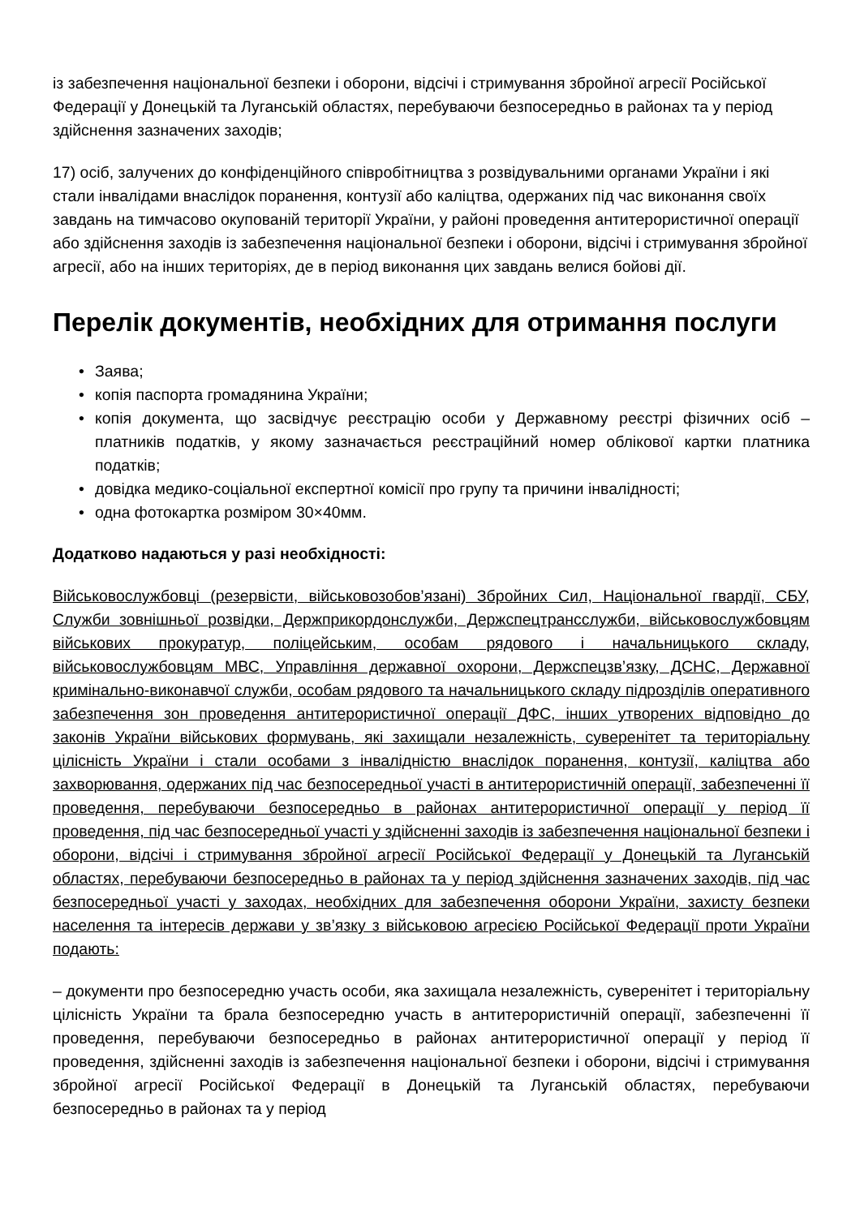із забезпечення національної безпеки і оборони, відсічі і стримування збройної агресії Російської Федерації у Донецькій та Луганській областях, перебуваючи безпосередньо в районах та у період здійснення зазначених заходів;
17) осіб, залучених до конфіденційного співробітництва з розвідувальними органами України і які стали інвалідами внаслідок поранення, контузії або каліцтва, одержаних під час виконання своїх завдань на тимчасово окупованій території України, у районі проведення антитерористичної операції або здійснення заходів із забезпечення національної безпеки і оборони, відсічі і стримування збройної агресії, або на інших територіях, де в період виконання цих завдань велися бойові дії.
Перелік документів, необхідних для отримання послуги
• Заява;
• копія паспорта громадянина України;
• копія документа, що засвідчує реєстрацію особи у Державному реєстрі фізичних осіб – платників податків, у якому зазначається реєстраційний номер облікової картки платника податків;
• довідка медико-соціальної експертної комісії про групу та причини інвалідності;
• одна фотокартка розміром 30×40мм.
Додатково надаються у разі необхідності:
Військовослужбовці (резервісти, військовозобов’язані) Збройних Сил, Національної гвардії, СБУ, Служби зовнішньої розвідки, Держприкордонслужби, Держспецтрансслужби, військовослужбовцям військових прокуратур, поліцейським, особам рядового і начальницького складу, військовослужбовцям МВС, Управління державної охорони, Держспецзв’язку, ДСНС, Державної кримінально-виконавчої служби, особам рядового та начальницького складу підрозділів оперативного забезпечення зон проведення антитерористичної операції ДФС, інших утворених відповідно до законів України військових формувань, які захищали незалежність, суверенітет та територіальну цілісність України і стали особами з інвалідністю внаслідок поранення, контузії, каліцтва або захворювання, одержаних під час безпосередньої участі в антитерористичній операції, забезпеченні її проведення, перебуваючи безпосередньо в районах антитерористичної операції у період її проведення, під час безпосередньої участі у здійсненні заходів із забезпечення національної безпеки і оборони, відсічі і стримування збройної агресії Російської Федерації у Донецькій та Луганській областях, перебуваючи безпосередньо в районах та у період здійснення зазначених заходів, під час безпосередньої участі у заходах, необхідних для забезпечення оборони України, захисту безпеки населення та інтересів держави у зв’язку з військовою агресією Російської Федерації проти України подають:
– документи про безпосередню участь особи, яка захищала незалежність, суверенітет і територіальну цілісність України та брала безпосередню участь в антитерористичній операції, забезпеченні її проведення, перебуваючи безпосередньо в районах антитерористичної операції у період її проведення, здійсненні заходів із забезпечення національної безпеки і оборони, відсічі і стримування збройної агресії Російської Федерації в Донецькій та Луганській областях, перебуваючи безпосередньо в районах та у період